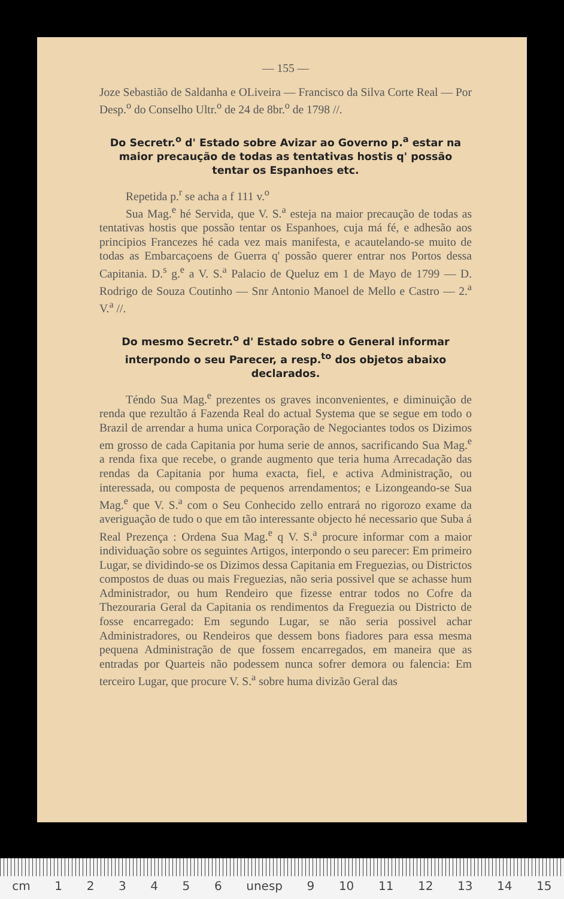— 155 —
Joze Sebastião de Saldanha e OLiveira — Francisco da Silva Corte Real — Por Desp.<sup>o</sup> do Conselho Ultr.<sup>o</sup> de 24 de 8br.<sup>o</sup> de 1798 //.
Do Secretr.<sup>o</sup> d' Estado sobre Avizar ao Governo p.<sup>a</sup> estar na maior precaução de todas as tentativas hostis q' possão tentar os Espanhoes etc.
Repetida p.<sup>r</sup> se acha a f 111 v.<sup>o</sup>
Sua Mag.<sup>e</sup> hé Servida, que V. S.<sup>a</sup> esteja na maior precaução de todas as tentativas hostis que possão tentar os Espanhoes, cuja má fé, e adhesão aos principios Francezes hé cada vez mais manifesta, e acautelando-se muito de todas as Embarcaçoens de Guerra q' possão querer entrar nos Portos dessa Capitania. D.<sup>s</sup> g.<sup>e</sup> a V. S.<sup>a</sup> Palacio de Queluz em 1 de Mayo de 1799 — D. Rodrigo de Souza Coutinho — Snr Antonio Manoel de Mello e Castro — 2.<sup>a</sup> V.<sup>a</sup> //.
Do mesmo Secretr.<sup>o</sup> d' Estado sobre o General informar interpondo o seu Parecer, a resp.<sup>to</sup> dos objetos abaixo declarados.
Téndo Sua Mag.<sup>e</sup> prezentes os graves inconvenientes, e diminuição de renda que rezultão á Fazenda Real do actual Systema que se segue em todo o Brazil de arrendar a huma unica Corporação de Negociantes todos os Dizimos em grosso de cada Capitania por huma serie de annos, sacrificando Sua Mag.<sup>e</sup> a renda fixa que recebe, o grande augmento que teria huma Arrecadação das rendas da Capitania por huma exacta, fiel, e activa Administração, ou interessada, ou composta de pequenos arrendamentos; e Lizongeando-se Sua Mag.<sup>e</sup> que V. S.<sup>a</sup> com o Seu Conhecido zello entrará no rigorozo exame da averiguação de tudo o que em tão interessante objecto hé necessario que Suba á Real Prezença : Ordena Sua Mag.<sup>e</sup> q V. S.<sup>a</sup> procure informar com a maior individuação sobre os seguintes Artigos, interpondo o seu parecer: Em primeiro Lugar, se dividindo-se os Dizimos dessa Capitania em Freguezias, ou Districtos compostos de duas ou mais Freguezias, não seria possivel que se achasse hum Administrador, ou hum Rendeiro que fizesse entrar todos no Cofre da Thezouraria Geral da Capitania os rendimentos da Freguezia ou Districto de fosse encarregado: Em segundo Lugar, se não seria possivel achar Administradores, ou Rendeiros que dessem bons fiadores para essa mesma pequena Administração de que fossem encarregados, em maneira que as entradas por Quarteis não podessem nunca sofrer demora ou falencia: Em terceiro Lugar, que procure V. S.<sup>a</sup> sobre huma divizão Geral das
cm 123456 unesp 9 10 11 12 13 14 15